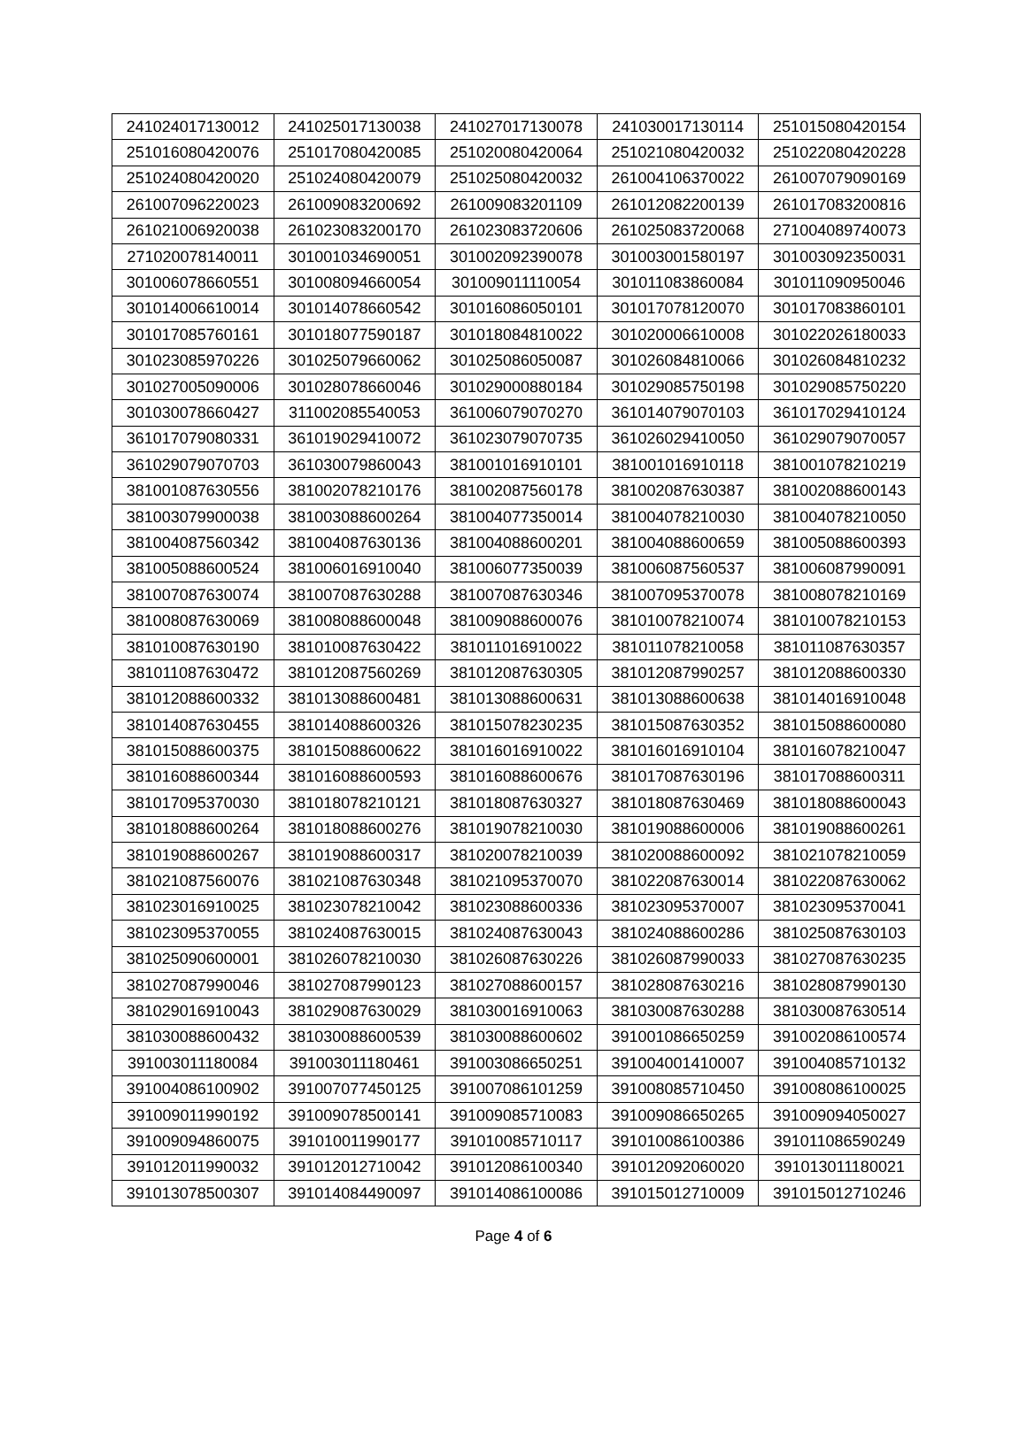| 241024017130012 | 241025017130038 | 241027017130078 | 241030017130114 | 251015080420154 |
| 251016080420076 | 251017080420085 | 251020080420064 | 251021080420032 | 251022080420228 |
| 251024080420020 | 251024080420079 | 251025080420032 | 261004106370022 | 261007079090169 |
| 261007096220023 | 261009083200692 | 261009083201109 | 261012082200139 | 261017083200816 |
| 261021006920038 | 261023083200170 | 261023083720606 | 261025083720068 | 271004089740073 |
| 271020078140011 | 301001034690051 | 301002092390078 | 301003001580197 | 301003092350031 |
| 301006078660551 | 301008094660054 | 301009011110054 | 301011083860084 | 301011090950046 |
| 301014006610014 | 301014078660542 | 301016086050101 | 301017078120070 | 301017083860101 |
| 301017085760161 | 301018077590187 | 301018084810022 | 301020006610008 | 301022026180033 |
| 301023085970226 | 301025079660062 | 301025086050087 | 301026084810066 | 301026084810232 |
| 301027005090006 | 301028078660046 | 301029000880184 | 301029085750198 | 301029085750220 |
| 301030078660427 | 311002085540053 | 361006079070270 | 361014079070103 | 361017029410124 |
| 361017079080331 | 361019029410072 | 361023079070735 | 361026029410050 | 361029079070057 |
| 361029079070703 | 361030079860043 | 381001016910101 | 381001016910118 | 381001078210219 |
| 381001087630556 | 381002078210176 | 381002087560178 | 381002087630387 | 381002088600143 |
| 381003079900038 | 381003088600264 | 381004077350014 | 381004078210030 | 381004078210050 |
| 381004087560342 | 381004087630136 | 381004088600201 | 381004088600659 | 381005088600393 |
| 381005088600524 | 381006016910040 | 381006077350039 | 381006087560537 | 381006087990091 |
| 381007087630074 | 381007087630288 | 381007087630346 | 381007095370078 | 381008078210169 |
| 381008087630069 | 381008088600048 | 381009088600076 | 381010078210074 | 381010078210153 |
| 381010087630190 | 381010087630422 | 381011016910022 | 381011078210058 | 381011087630357 |
| 381011087630472 | 381012087560269 | 381012087630305 | 381012087990257 | 381012088600330 |
| 381012088600332 | 381013088600481 | 381013088600631 | 381013088600638 | 381014016910048 |
| 381014087630455 | 381014088600326 | 381015078230235 | 381015087630352 | 381015088600080 |
| 381015088600375 | 381015088600622 | 381016016910022 | 381016016910104 | 381016078210047 |
| 381016088600344 | 381016088600593 | 381016088600676 | 381017087630196 | 381017088600311 |
| 381017095370030 | 381018078210121 | 381018087630327 | 381018087630469 | 381018088600043 |
| 381018088600264 | 381018088600276 | 381019078210030 | 381019088600006 | 381019088600261 |
| 381019088600267 | 381019088600317 | 381020078210039 | 381020088600092 | 381021078210059 |
| 381021087560076 | 381021087630348 | 381021095370070 | 381022087630014 | 381022087630062 |
| 381023016910025 | 381023078210042 | 381023088600336 | 381023095370007 | 381023095370041 |
| 381023095370055 | 381024087630015 | 381024087630043 | 381024088600286 | 381025087630103 |
| 381025090600001 | 381026078210030 | 381026087630226 | 381026087990033 | 381027087630235 |
| 381027087990046 | 381027087990123 | 381027088600157 | 381028087630216 | 381028087990130 |
| 381029016910043 | 381029087630029 | 381030016910063 | 381030087630288 | 381030087630514 |
| 381030088600432 | 381030088600539 | 381030088600602 | 391001086650259 | 391002086100574 |
| 391003011180084 | 391003011180461 | 391003086650251 | 391004001410007 | 391004085710132 |
| 391004086100902 | 391007077450125 | 391007086101259 | 391008085710450 | 391008086100025 |
| 391009011990192 | 391009078500141 | 391009085710083 | 391009086650265 | 391009094050027 |
| 391009094860075 | 391010011990177 | 391010085710117 | 391010086100386 | 391011086590249 |
| 391012011990032 | 391012012710042 | 391012086100340 | 391012092060020 | 391013011180021 |
| 391013078500307 | 391014084490097 | 391014086100086 | 391015012710009 | 391015012710246 |
Page 4 of 6